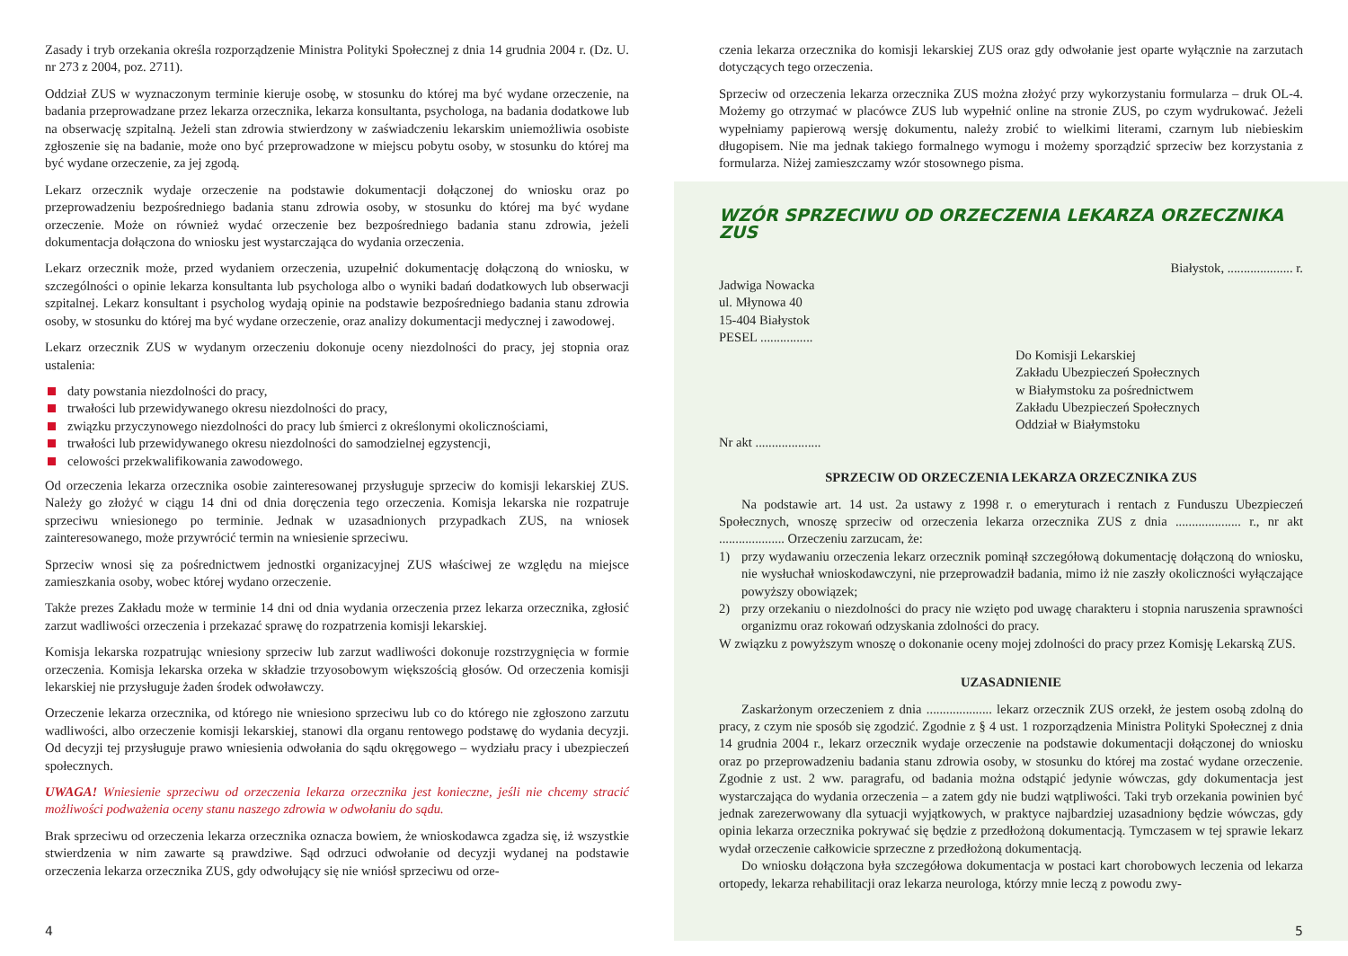Zasady i tryb orzekania określa rozporządzenie Ministra Polityki Społecznej z dnia 14 grudnia 2004 r. (Dz. U. nr 273 z 2004, poz. 2711).
Oddział ZUS w wyznaczonym terminie kieruje osobę, w stosunku do której ma być wydane orzeczenie, na badania przeprowadzane przez lekarza orzecznika, lekarza konsultanta, psychologa, na badania dodatkowe lub na obserwację szpitalną. Jeżeli stan zdrowia stwierdzony w zaświadczeniu lekarskim uniemożliwia osobiste zgłoszenie się na badanie, może ono być przeprowadzone w miejscu pobytu osoby, w stosunku do której ma być wydane orzeczenie, za jej zgodą.
Lekarz orzecznik wydaje orzeczenie na podstawie dokumentacji dołączonej do wniosku oraz po przeprowadzeniu bezpośredniego badania stanu zdrowia osoby, w stosunku do której ma być wydane orzeczenie. Może on również wydać orzeczenie bez bezpośredniego badania stanu zdrowia, jeżeli dokumentacja dołączona do wniosku jest wystarczająca do wydania orzeczenia.
Lekarz orzecznik może, przed wydaniem orzeczenia, uzupełnić dokumentację dołączoną do wniosku, w szczególności o opinie lekarza konsultanta lub psychologa albo o wyniki badań dodatkowych lub obserwacji szpitalnej. Lekarz konsultant i psycholog wydają opinie na podstawie bezpośredniego badania stanu zdrowia osoby, w stosunku do której ma być wydane orzeczenie, oraz analizy dokumentacji medycznej i zawodowej.
Lekarz orzecznik ZUS w wydanym orzeczeniu dokonuje oceny niezdolności do pracy, jej stopnia oraz ustalenia:
daty powstania niezdolności do pracy,
trwałości lub przewidywanego okresu niezdolności do pracy,
związku przyczynowego niezdolności do pracy lub śmierci z określonymi okolicznościami,
trwałości lub przewidywanego okresu niezdolności do samodzielnej egzystencji,
celowości przekwalifikowania zawodowego.
Od orzeczenia lekarza orzecznika osobie zainteresowanej przysługuje sprzeciw do komisji lekarskiej ZUS. Należy go złożyć w ciągu 14 dni od dnia doręczenia tego orzeczenia. Komisja lekarska nie rozpatruje sprzeciwu wniesionego po terminie. Jednak w uzasadnionych przypadkach ZUS, na wniosek zainteresowanego, może przywrócić termin na wniesienie sprzeciwu.
Sprzeciw wnosi się za pośrednictwem jednostki organizacyjnej ZUS właściwej ze względu na miejsce zamieszkania osoby, wobec której wydano orzeczenie.
Także prezes Zakładu może w terminie 14 dni od dnia wydania orzeczenia przez lekarza orzecznika, zgłosić zarzut wadliwości orzeczenia i przekazać sprawę do rozpatrzenia komisji lekarskiej.
Komisja lekarska rozpatrując wniesiony sprzeciw lub zarzut wadliwości dokonuje rozstrzygnięcia w formie orzeczenia. Komisja lekarska orzeka w składzie trzyosobowym większością głosów. Od orzeczenia komisji lekarskiej nie przysługuje żaden środek odwoławczy.
Orzeczenie lekarza orzecznika, od którego nie wniesiono sprzeciwu lub co do którego nie zgłoszono zarzutu wadliwości, albo orzeczenie komisji lekarskiej, stanowi dla organu rentowego podstawę do wydania decyzji. Od decyzji tej przysługuje prawo wniesienia odwołania do sądu okręgowego – wydziału pracy i ubezpieczeń społecznych.
UWAGA! Wniesienie sprzeciwu od orzeczenia lekarza orzecznika jest konieczne, jeśli nie chcemy stracić możliwości podważenia oceny stanu naszego zdrowia w odwołaniu do sądu.
Brak sprzeciwu od orzeczenia lekarza orzecznika oznacza bowiem, że wnioskodawca zgadza się, iż wszystkie stwierdzenia w nim zawarte są prawdziwe. Sąd odrzuci odwołanie od decyzji wydanej na podstawie orzeczenia lekarza orzecznika ZUS, gdy odwołujący się nie wniósł sprzeciwu od orze-
4
czenia lekarza orzecznika do komisji lekarskiej ZUS oraz gdy odwołanie jest oparte wyłącznie na zarzutach dotyczących tego orzeczenia.
Sprzeciw od orzeczenia lekarza orzecznika ZUS można złożyć przy wykorzystaniu formularza – druk OL-4. Możemy go otrzymać w placówce ZUS lub wypełnić online na stronie ZUS, po czym wydrukować. Jeżeli wypełniamy papierową wersję dokumentu, należy zrobić to wielkimi literami, czarnym lub niebieskim długopisem. Nie ma jednak takiego formalnego wymogu i możemy sporządzić sprzeciw bez korzystania z formularza. Niżej zamieszczamy wzór stosownego pisma.
WZÓR SPRZECIWU OD ORZECZENIA LEKARZA ORZECZNIKA ZUS
Białystok, .................... r.
Jadwiga Nowacka
ul. Młynowa 40
15-404 Białystok
PESEL ................
Do Komisji Lekarskiej
Zakładu Ubezpieczeń Społecznych
w Białymstoku za pośrednictwem
Zakładu Ubezpieczeń Społecznych
Oddział w Białymstoku
Nr akt ....................
SPRZECIW OD ORZECZENIA LEKARZA ORZECZNIKA ZUS
Na podstawie art. 14 ust. 2a ustawy z 1998 r. o emeryturach i rentach z Funduszu Ubezpieczeń Społecznych, wnoszę sprzeciw od orzeczenia lekarza orzecznika ZUS z dnia .................... r., nr akt .................... Orzeczeniu zarzucam, że:
1) przy wydawaniu orzeczenia lekarz orzecznik pominął szczegółową dokumentację dołączoną do wniosku, nie wysłuchał wnioskodawczyni, nie przeprowadził badania, mimo iż nie zaszły okoliczności wyłączające powyższy obowiązek;
2) przy orzekaniu o niezdolności do pracy nie wzięto pod uwagę charakteru i stopnia naruszenia sprawności organizmu oraz rokowań odzyskania zdolności do pracy.
W związku z powyższym wnoszę o dokonanie oceny mojej zdolności do pracy przez Komisję Lekarską ZUS.
UZASADNIENIE
Zaskarżonym orzeczeniem z dnia .................... lekarz orzecznik ZUS orzekł, że jestem osobą zdolną do pracy, z czym nie sposób się zgodzić. Zgodnie z § 4 ust. 1 rozporządzenia Ministra Polityki Społecznej z dnia 14 grudnia 2004 r., lekarz orzecznik wydaje orzeczenie na podstawie dokumentacji dołączonej do wniosku oraz po przeprowadzeniu badania stanu zdrowia osoby, w stosunku do której ma zostać wydane orzeczenie. Zgodnie z ust. 2 ww. paragrafu, od badania można odstąpić jedynie wówczas, gdy dokumentacja jest wystarczająca do wydania orzeczenia – a zatem gdy nie budzi wątpliwości. Taki tryb orzekania powinien być jednak zarezerwowany dla sytuacji wyjątkowych, w praktyce najbardziej uzasadniony będzie wówczas, gdy opinia lekarza orzecznika pokrywać się będzie z przedłożoną dokumentacją. Tymczasem w tej sprawie lekarz wydał orzeczenie całkowicie sprzeczne z przedłożoną dokumentacją.
Do wniosku dołączona była szczegółowa dokumentacja w postaci kart chorobowych leczenia od lekarza ortopedy, lekarza rehabilitacji oraz lekarza neurologa, którzy mnie leczą z powodu zwy-
5